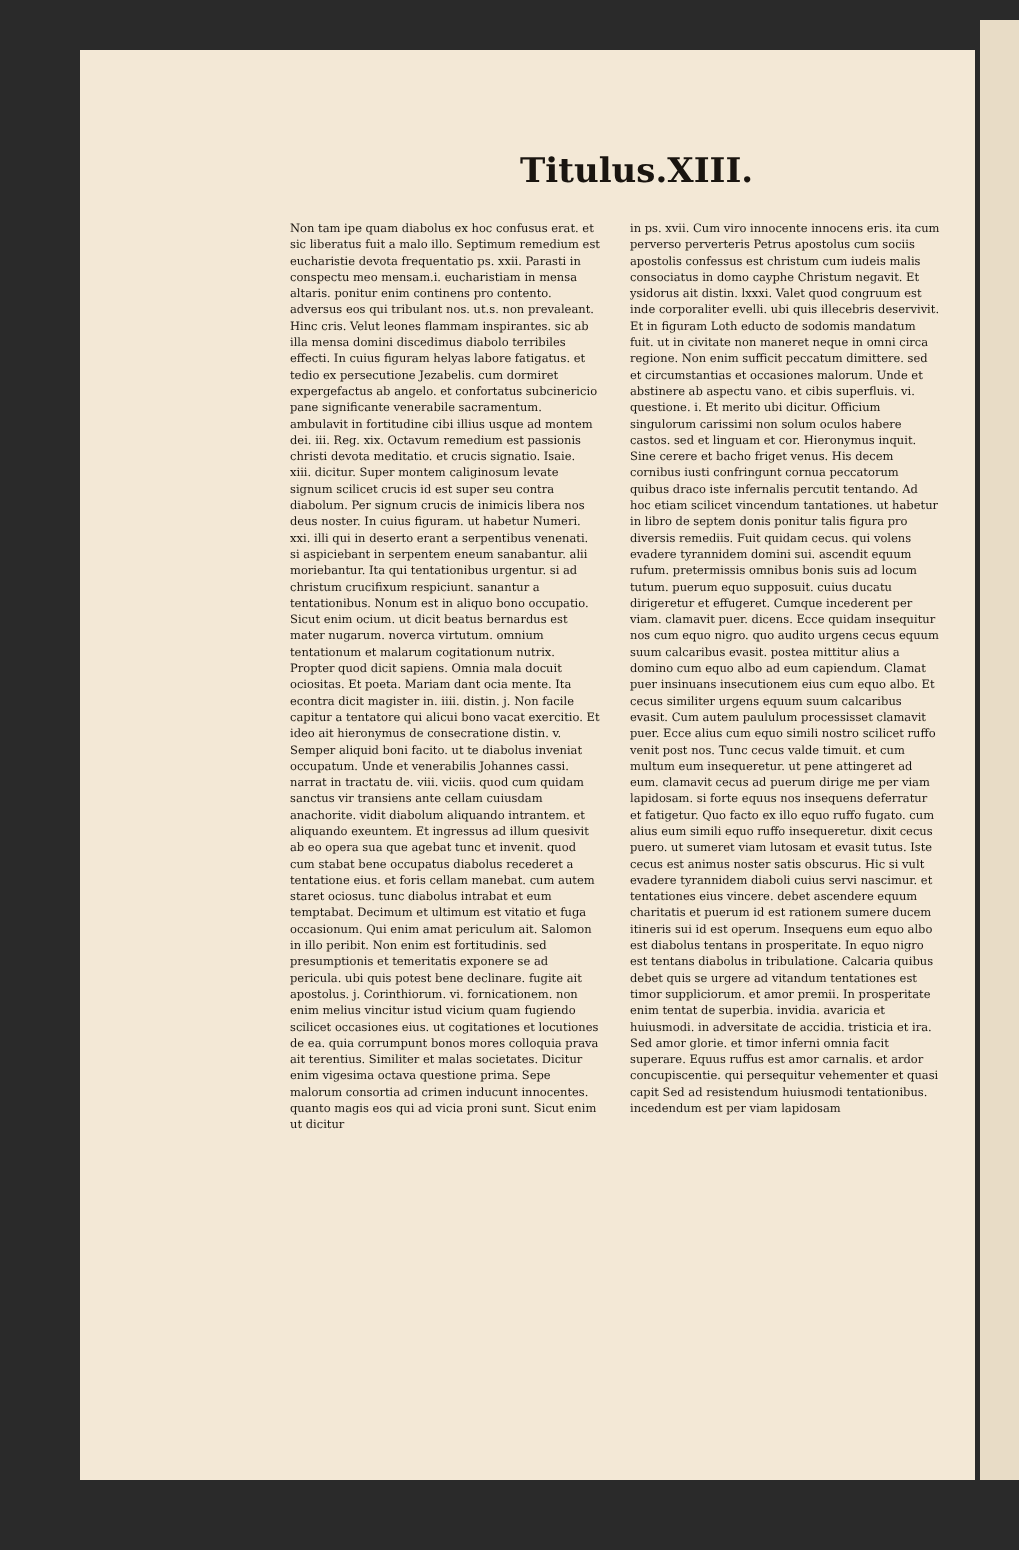Titulus.XIII.
Non tam ipe quam diabolus ex hoc confusus erat. et sic liberatus fuit a malo illo. Septimum remedium est eucharistie devota frequentatio ps. xxii. Parasti in conspectu meo mensam.i. eucharistiam in mensa altaris. ponitur enim continens pro contento. adversus eos qui tribulant nos. ut.s. non prevaleant. Hinc cris. Velut leones flammam inspirantes. sic ab illa mensa domini discedimus diabolo terribiles effecti. In cuius figuram helyas labore fatigatus. et tedio ex persecutione Jezabelis. cum dormiret expergefactus ab angelo. et confortatus subcinericio pane significante venerabile sacramentum. ambulavit in fortitudine cibi illius usque ad montem dei. iii. Reg. xix. Octavum remedium est passionis christi devota meditatio. et crucis signatio. Isaie. xiii. dicitur. Super montem caliginosum levate signum scilicet crucis id est super seu contra diabolum. Per signum crucis de inimicis libera nos deus noster. In cuius figuram. ut habetur Numeri. xxi. illi qui in deserto erant a serpentibus venenati. si aspiciebant in serpentem eneum sanabantur. alii moriebantur. Ita qui tentationibus urgentur. si ad christum crucifixum respiciunt. sanantur a tentationibus. Nonum est in aliquo bono occupatio. Sicut enim ocium. ut dicit beatus bernardus est mater nugarum. noverca virtutum. omnium tentationum et malarum cogitationum nutrix. Propter quod dicit sapiens. Omnia mala docuit ociositas. Et poeta. Mariam dant ocia mente. Ita econtra dicit magister in. iiii. distin. j. Non facile capitur a tentatore qui alicui bono vacat exercitio. Et ideo ait hieronymus de consecratione distin. v. Semper aliquid boni facito. ut te diabolus inveniat occupatum. Unde et venerabilis Johannes cassi. narrat in tractatu de. viii. viciis. quod cum quidam sanctus vir transiens ante cellam cuiusdam anachorite. vidit diabolum aliquando intrantem. et aliquando exeuntem. Et ingressus ad illum quesivit ab eo opera sua que agebat tunc et invenit. quod cum stabat bene occupatus diabolus recederet a tentatione eius. et foris cellam manebat. cum autem staret ociosus. tunc diabolus intrabat et eum temptabat. Decimum et ultimum est vitatio et fuga occasionum. Qui enim amat periculum ait. Salomon in illo peribit. Non enim est fortitudinis. sed presumptionis et temeritatis exponere se ad pericula. ubi quis potest bene declinare. fugite ait apostolus. j. Corinthiorum. vi. fornicationem. non enim melius vincitur istud vicium quam fugiendo scilicet occasiones eius. ut cogitationes et locutiones de ea. quia corrumpunt bonos mores colloquia prava ait terentius. Similiter et malas societates. Dicitur enim vigesima octava questione prima. Sepe malorum consortia ad crimen inducunt innocentes. quanto magis eos qui ad vicia proni sunt. Sicut enim ut dicitur
in ps. xvii. Cum viro innocente innocens eris. ita cum perverso perverteris Petrus apostolus cum sociis apostolis confessus est christum cum iudeis malis consociatus in domo cayphe Christum negavit. Et ysidorus ait distin. lxxxi. Valet quod congruum est inde corporaliter evelli. ubi quis illecebris deservivit. Et in figuram Loth educto de sodomis mandatum fuit. ut in civitate non maneret neque in omni circa regione. Non enim sufficit peccatum dimittere. sed et circumstantias et occasiones malorum. Unde et abstinere ab aspectu vano. et cibis superfluis. vi. questione. i. Et merito ubi dicitur. Officium singulorum carissimi non solum oculos habere castos. sed et linguam et cor. Hieronymus inquit. Sine cerere et bacho friget venus. His decem cornibus iusti confringunt cornua peccatorum quibus draco iste infernalis percutit tentando. Ad hoc etiam scilicet vincendum tantationes. ut habetur in libro de septem donis ponitur talis figura pro diversis remediis. Fuit quidam cecus. qui volens evadere tyrannidem domini sui. ascendit equum rufum. pretermissis omnibus bonis suis ad locum tutum. puerum equo supposuit. cuius ducatu dirigeretur et effugeret. Cumque incederent per viam. clamavit puer. dicens. Ecce quidam insequitur nos cum equo nigro. quo audito urgens cecus equum suum calcaribus evasit. postea mittitur alius a domino cum equo albo ad eum capiendum. Clamat puer insinuans insecutionem eius cum equo albo. Et cecus similiter urgens equum suum calcaribus evasit. Cum autem paululum processisset clamavit puer. Ecce alius cum equo simili nostro scilicet ruffo venit post nos. Tunc cecus valde timuit. et cum multum eum insequeretur. ut pene attingeret ad eum. clamavit cecus ad puerum dirige me per viam lapidosam. si forte equus nos insequens deferratur et fatigetur. Quo facto ex illo equo ruffo fugato. cum alius eum simili equo ruffo insequeretur. dixit cecus puero. ut sumeret viam lutosam et evasit tutus. Iste cecus est animus noster satis obscurus. Hic si vult evadere tyrannidem diaboli cuius servi nascimur. et tentationes eius vincere. debet ascendere equum charitatis et puerum id est rationem sumere ducem itineris sui id est operum. Insequens eum equo albo est diabolus tentans in prosperitate. In equo nigro est tentans diabolus in tribulatione. Calcaria quibus debet quis se urgere ad vitandum tentationes est timor suppliciorum. et amor premii. In prosperitate enim tentat de superbia. invidia. avaricia et huiusmodi. in adversitate de accidia. tristicia et ira. Sed amor glorie. et timor inferni omnia facit superare. Equus ruffus est amor carnalis. et ardor concupiscentie. qui persequitur vehementer et quasi capit Sed ad resistendum huiusmodi tentationibus. incedendum est per viam lapidosam